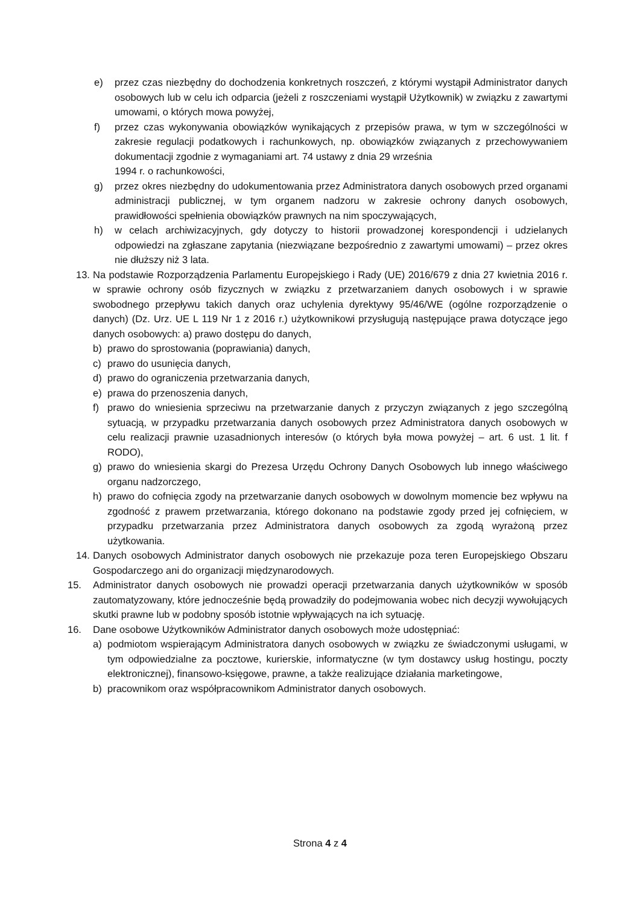e) przez czas niezbędny do dochodzenia konkretnych roszczeń, z którymi wystąpił Administrator danych osobowych lub w celu ich odparcia (jeżeli z roszczeniami wystąpił Użytkownik) w związku z zawartymi umowami, o których mowa powyżej,
f) przez czas wykonywania obowiązków wynikających z przepisów prawa, w tym w szczególności w zakresie regulacji podatkowych i rachunkowych, np. obowiązków związanych z przechowywaniem dokumentacji zgodnie z wymaganiami art. 74 ustawy z dnia 29 września
1994 r. o rachunkowości,
g) przez okres niezbędny do udokumentowania przez Administratora danych osobowych przed organami administracji publicznej, w tym organem nadzoru w zakresie ochrony danych osobowych, prawidłowości spełnienia obowiązków prawnych na nim spoczywających,
h) w celach archiwizacyjnych, gdy dotyczy to historii prowadzonej korespondencji i udzielanych odpowiedzi na zgłaszane zapytania (niezwiązane bezpośrednio z zawartymi umowami) – przez okres nie dłuższy niż 3 lata.
13.
Na podstawie Rozporządzenia Parlamentu Europejskiego i Rady (UE) 2016/679 z dnia 27 kwietnia 2016 r. w sprawie ochrony osób fizycznych w związku z przetwarzaniem danych osobowych i w sprawie swobodnego przepływu takich danych oraz uchylenia dyrektywy 95/46/WE (ogólne rozporządzenie o danych) (Dz. Urz. UE L 119 Nr 1 z 2016 r.) użytkownikowi przysługują następujące prawa dotyczące jego danych osobowych: a) prawo dostępu do danych,
b) prawo do sprostowania (poprawiania) danych,
c) prawo do usunięcia danych,
d) prawo do ograniczenia przetwarzania danych,
e) prawa do przenoszenia danych,
f) prawo do wniesienia sprzeciwu na przetwarzanie danych z przyczyn związanych z jego szczególną sytuacją, w przypadku przetwarzania danych osobowych przez Administratora danych osobowych w celu realizacji prawnie uzasadnionych interesów (o których była mowa powyżej – art. 6 ust. 1 lit. f RODO),
g) prawo do wniesienia skargi do Prezesa Urzędu Ochrony Danych Osobowych lub innego właściwego organu nadzorczego,
h) prawo do cofnięcia zgody na przetwarzanie danych osobowych w dowolnym momencie bez wpływu na zgodność z prawem przetwarzania, którego dokonano na podstawie zgody przed jej cofnięciem, w przypadku przetwarzania przez Administratora danych osobowych za zgodą wyrażoną przez użytkowania.
14.
Danych osobowych Administrator danych osobowych nie przekazuje poza teren Europejskiego Obszaru Gospodarczego ani do organizacji międzynarodowych.
15. Administrator danych osobowych nie prowadzi operacji przetwarzania danych użytkowników w sposób zautomatyzowany, które jednocześnie będą prowadziły do podejmowania wobec nich decyzji wywołujących skutki prawne lub w podobny sposób istotnie wpływających na ich sytuację.
16. Dane osobowe Użytkowników Administrator danych osobowych może udostępniać:
a) podmiotom wspierającym Administratora danych osobowych w związku ze świadczonymi usługami, w tym odpowiedzialne za pocztowe, kurierskie, informatyczne (w tym dostawcy usług hostingu, poczty elektronicznej), finansowo-księgowe, prawne, a także realizujące działania marketingowe,
b) pracownikom oraz współpracownikom Administrator danych osobowych.
Strona 4 z 4